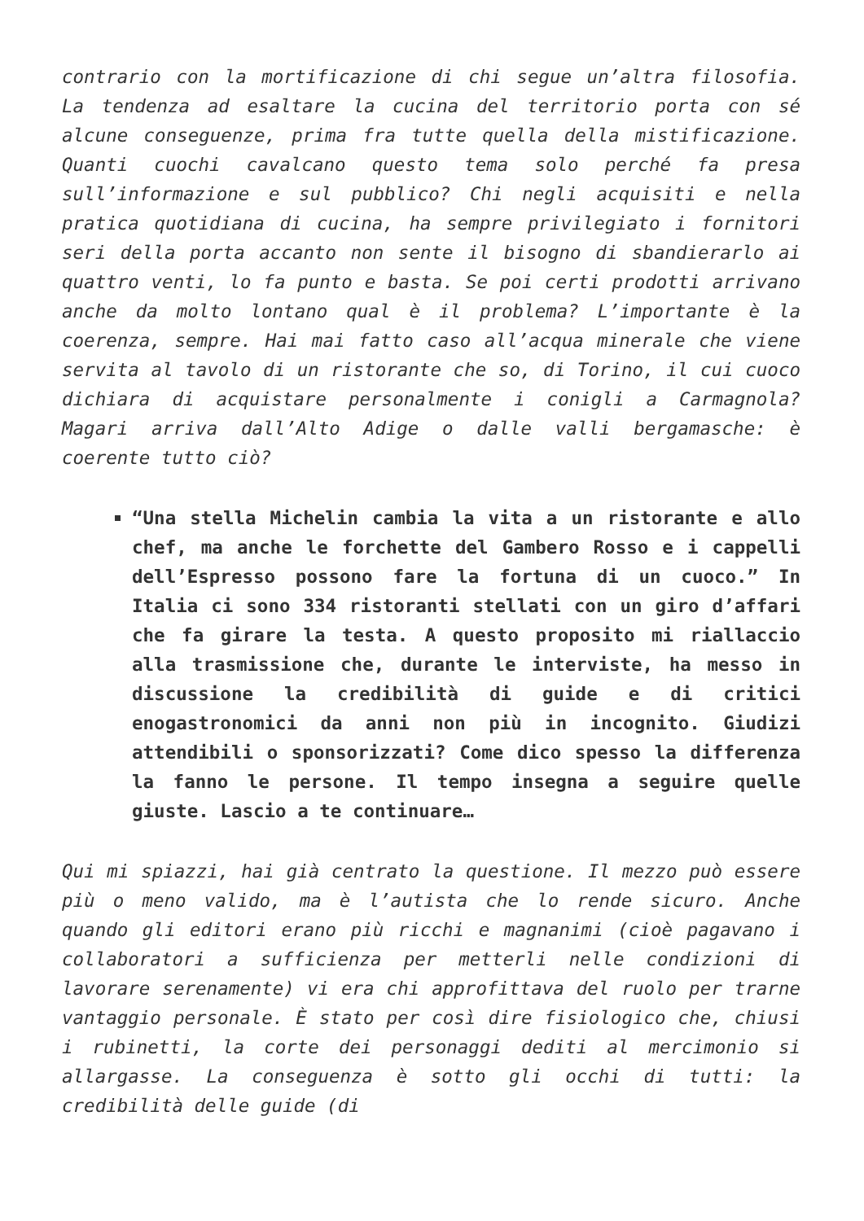contrario con la mortificazione di chi segue un’altra filosofia. La tendenza ad esaltare la cucina del territorio porta con sé alcune conseguenze, prima fra tutte quella della mistificazione. Quanti cuochi cavalcano questo tema solo perché fa presa sull’informazione e sul pubblico? Chi negli acquisiti e nella pratica quotidiana di cucina, ha sempre privilegiato i fornitori seri della porta accanto non sente il bisogno di sbandierarlo ai quattro venti, lo fa punto e basta. Se poi certi prodotti arrivano anche da molto lontano qual è il problema? L’importante è la coerenza, sempre. Hai mai fatto caso all’acqua minerale che viene servita al tavolo di un ristorante che so, di Torino, il cui cuoco dichiara di acquistare personalmente i conigli a Carmagnola? Magari arriva dall’Alto Adige o dalle valli bergamasche: è coerente tutto ciò?
“Una stella Michelin cambia la vita a un ristorante e allo chef, ma anche le forchette del Gambero Rosso e i cappelli dell’Espresso possono fare la fortuna di un cuoco.” In Italia ci sono 334 ristoranti stellati con un giro d’affari che fa girare la testa. A questo proposito mi riallaccio alla trasmissione che, durante le interviste, ha messo in discussione la credibilità di guide e di critici enogastronomici da anni non più in incognito. Giudizi attendibili o sponsorizzati? Come dico spesso la differenza la fanno le persone. Il tempo insegna a seguire quelle giuste. Lascio a te continuare…
Qui mi spiazzi, hai già centrato la questione. Il mezzo può essere più o meno valido, ma è l’autista che lo rende sicuro. Anche quando gli editori erano più ricchi e magnanimi (cioè pagavano i collaboratori a sufficienza per metterli nelle condizioni di lavorare serenamente) vi era chi approfittava del ruolo per trarne vantaggio personale. È stato per così dire fisiologico che, chiusi i rubinetti, la corte dei personaggi dediti al mercimonio si allargasse. La conseguenza è sotto gli occhi di tutti: la credibilità delle guide (di